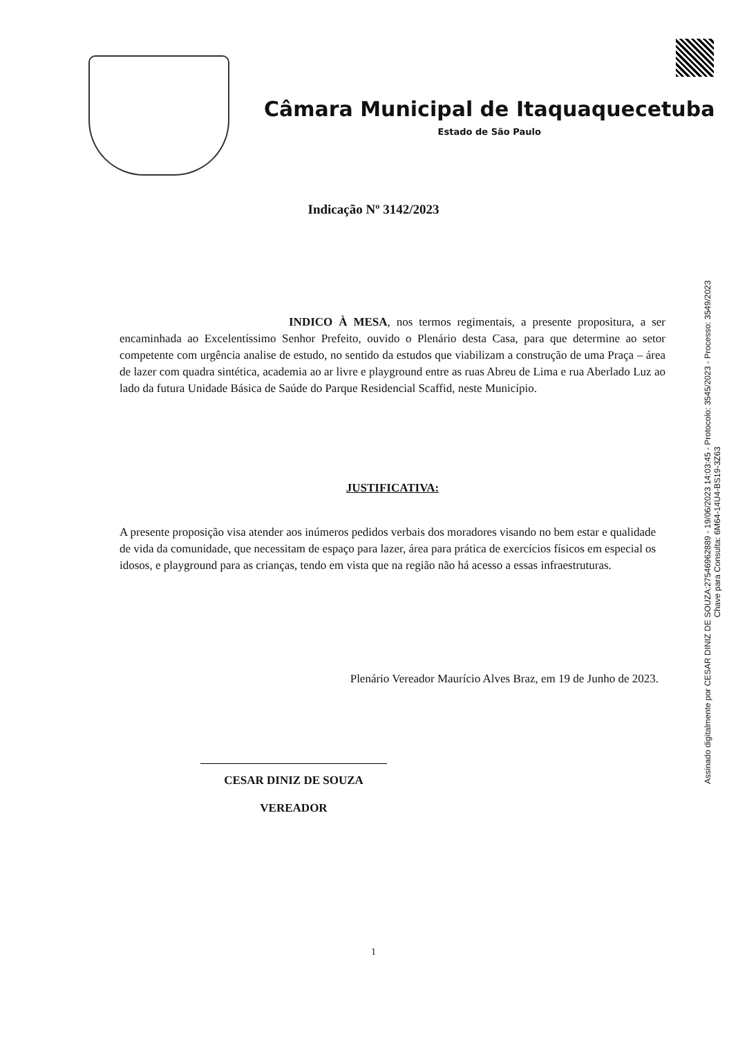Câmara Municipal de Itaquaquecetuba
Estado de São Paulo
Indicação Nº 3142/2023
INDICO À MESA, nos termos regimentais, a presente propositura, a ser encaminhada ao Excelentíssimo Senhor Prefeito, ouvido o Plenário desta Casa, para que determine ao setor competente com urgência analise de estudo, no sentido da estudos que viabilizam a construção de uma Praça – área de lazer com quadra sintética, academia ao ar livre e playground entre as ruas Abreu de Lima e rua Aberlado Luz ao lado da futura Unidade Básica de Saúde do Parque Residencial Scaffid, neste Município.
JUSTIFICATIVA:
A presente proposição visa atender aos inúmeros pedidos verbais dos moradores visando no bem estar e qualidade de vida da comunidade, que necessitam de espaço para lazer, área para prática de exercícios físicos em especial os idosos, e playground para as crianças, tendo em vista que na região não há acesso a essas infraestruturas.
Plenário Vereador Maurício Alves Braz, em 19 de Junho de 2023.
CESAR DINIZ DE SOUZA
VEREADOR
1
Assinado digitalmente por CESAR DINIZ DE SOUZA:27546962889 - 19/06/2023 14:03:45 - Protocolo: 3545/2023 - Processo: 3549/2023
Chave para Consulta: 6M64-14U4-BS19-3Z63